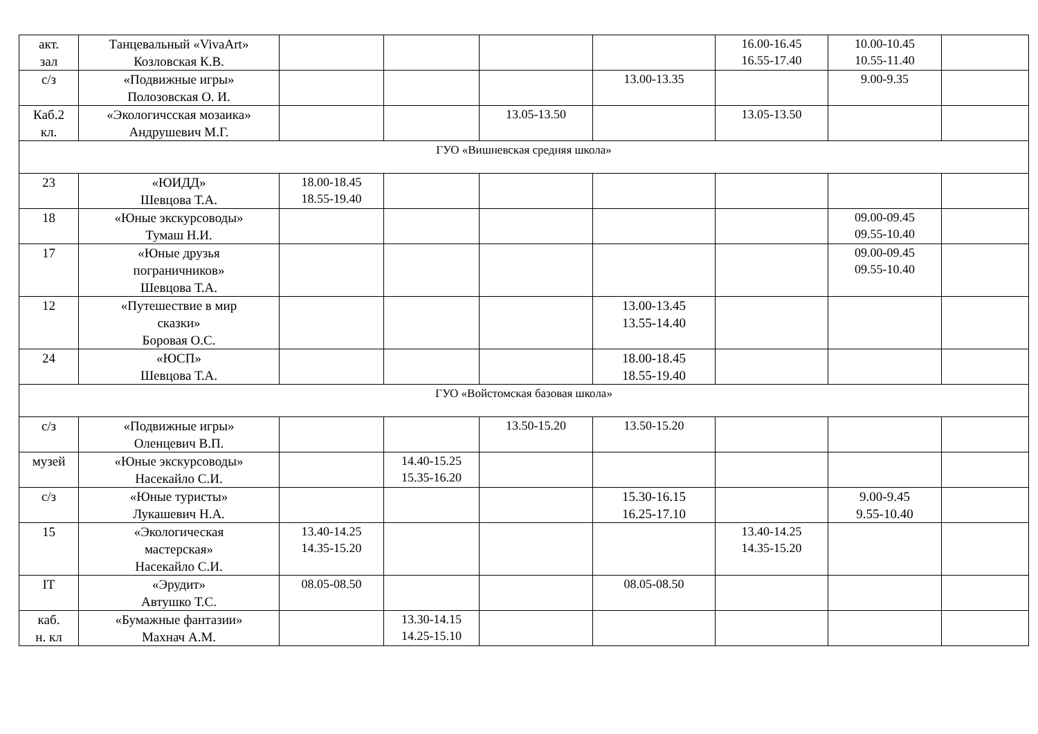| акт. зал | Танцевальный «VivaArt» Козловская К.В. | | | | | 16.00-16.45 16.55-17.40 | 10.00-10.45 10.55-11.40 | |
| с/з | «Подвижные игры» Полозовская О. И. | | | | 13.00-13.35 | | 9.00-9.35 | |
| Каб.2 кл. | «Экологичсская мозаика» Андрушевич М.Г. | | | 13.05-13.50 | | 13.05-13.50 | | |
| ГУО «Вишневская средняя школа» | | | | | | | | |
| 23 | «ЮИДД» Шевцова Т.А. | 18.00-18.45 18.55-19.40 | | | | | | |
| 18 | «Юные экскурсоводы» Тумаш Н.И. | | | | | | 09.00-09.45 09.55-10.40 | |
| 17 | «Юные друзья пограничников» Шевцова Т.А. | | | | | | 09.00-09.45 09.55-10.40 | |
| 12 | «Путешествие в мир сказки» Боровая О.С. | | | | 13.00-13.45 13.55-14.40 | | | |
| 24 | «ЮСП» Шевцова Т.А. | | | | 18.00-18.45 18.55-19.40 | | | |
| ГУО «Войстомская базовая школа» | | | | | | | | |
| с/з | «Подвижные игры» Оленцевич В.П. | | | 13.50-15.20 | 13.50-15.20 | | | |
| музей | «Юные экскурсоводы» Насекайло С.И. | | 14.40-15.25 15.35-16.20 | | | | | |
| с/з | «Юные туристы» Лукашевич Н.А. | | | | 15.30-16.15 16.25-17.10 | | 9.00-9.45 9.55-10.40 | |
| 15 | «Экологическая мастерская» Насекайло С.И. | 13.40-14.25 14.35-15.20 | | | | 13.40-14.25 14.35-15.20 | | |
| IT | «Эрудит» Автушко Т.С. | 08.05-08.50 | | | 08.05-08.50 | | | |
| каб. н. кл | «Бумажные фантазии» Махнач А.М. | | 13.30-14.15 14.25-15.10 | | | | | |